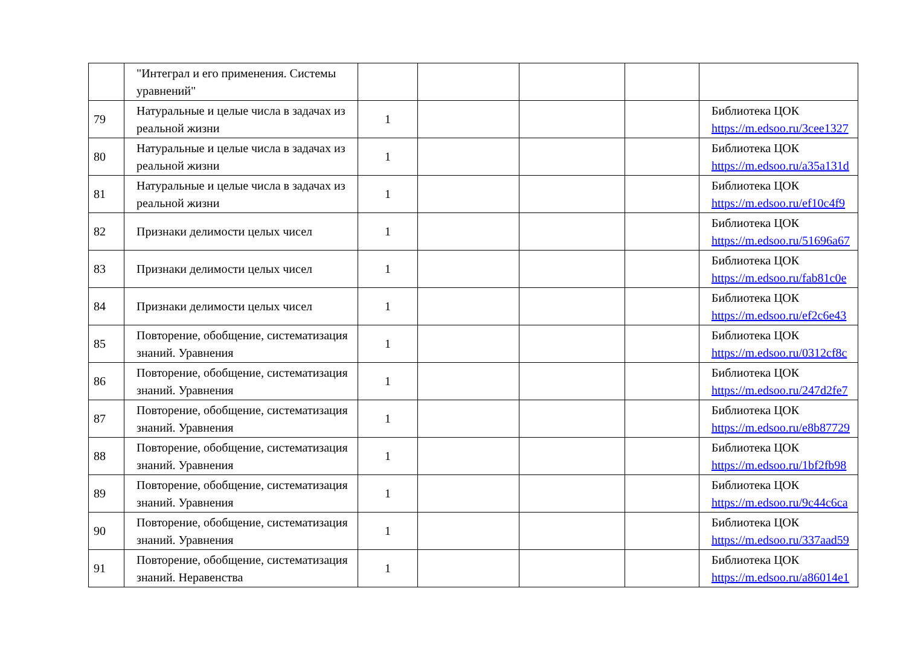| | "Интеграл и его применения. Системы уравнений" | | | | | |
| 79 | Натуральные и целые числа в задачах из реальной жизни | 1 | | | | Библиотека ЦОК https://m.edsoo.ru/3cee1327 |
| 80 | Натуральные и целые числа в задачах из реальной жизни | 1 | | | | Библиотека ЦОК https://m.edsoo.ru/a35a131d |
| 81 | Натуральные и целые числа в задачах из реальной жизни | 1 | | | | Библиотека ЦОК https://m.edsoo.ru/ef10c4f9 |
| 82 | Признаки делимости целых чисел | 1 | | | | Библиотека ЦОК https://m.edsoo.ru/51696a67 |
| 83 | Признаки делимости целых чисел | 1 | | | | Библиотека ЦОК https://m.edsoo.ru/fab81c0e |
| 84 | Признаки делимости целых чисел | 1 | | | | Библиотека ЦОК https://m.edsoo.ru/ef2c6e43 |
| 85 | Повторение, обобщение, систематизация знаний. Уравнения | 1 | | | | Библиотека ЦОК https://m.edsoo.ru/0312cf8c |
| 86 | Повторение, обобщение, систематизация знаний. Уравнения | 1 | | | | Библиотека ЦОК https://m.edsoo.ru/247d2fe7 |
| 87 | Повторение, обобщение, систематизация знаний. Уравнения | 1 | | | | Библиотека ЦОК https://m.edsoo.ru/e8b87729 |
| 88 | Повторение, обобщение, систематизация знаний. Уравнения | 1 | | | | Библиотека ЦОК https://m.edsoo.ru/1bf2fb98 |
| 89 | Повторение, обобщение, систематизация знаний. Уравнения | 1 | | | | Библиотека ЦОК https://m.edsoo.ru/9c44c6ca |
| 90 | Повторение, обобщение, систематизация знаний. Уравнения | 1 | | | | Библиотека ЦОК https://m.edsoo.ru/337aad59 |
| 91 | Повторение, обобщение, систематизация знаний. Неравенства | 1 | | | | Библиотека ЦОК https://m.edsoo.ru/a86014e1 |